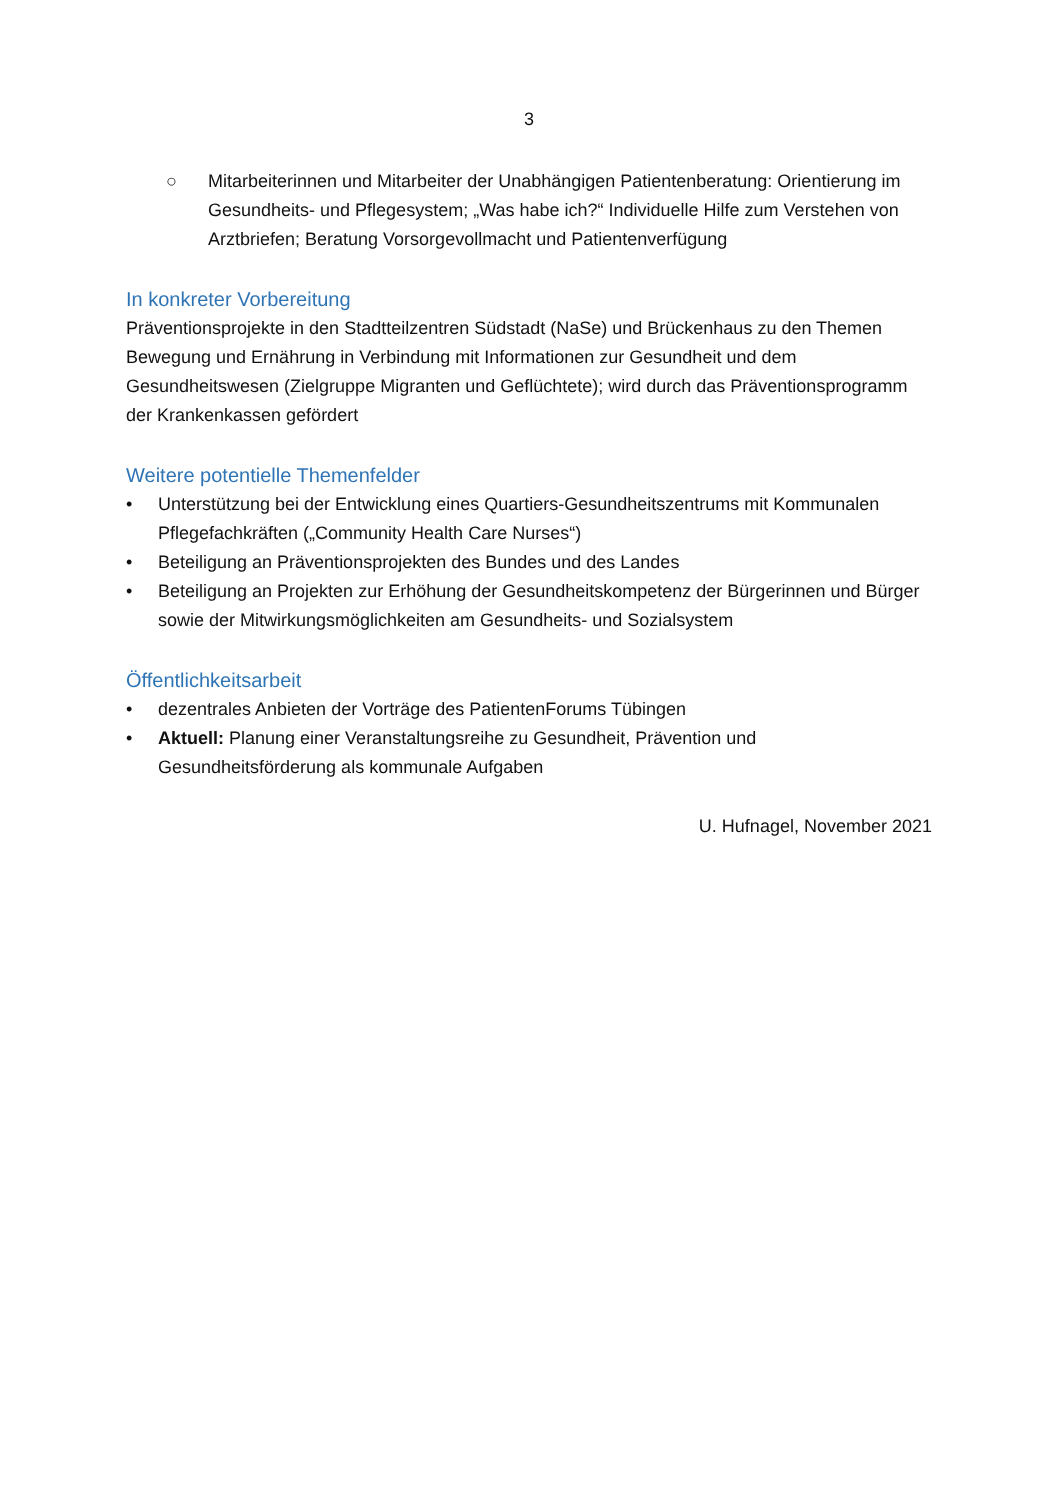3
○ Mitarbeiterinnen und Mitarbeiter der Unabhängigen Patientenberatung: Orientierung im Gesundheits- und Pflegesystem; „Was habe ich?“ Individuelle Hilfe zum Verstehen von Arztbriefen; Beratung Vorsorgevollmacht und Patientenverfügung
In konkreter Vorbereitung
Präventionsprojekte in den Stadtteilzentren Südstadt (NaSe) und Brückenhaus zu den Themen Bewegung und Ernährung in Verbindung mit Informationen zur Gesundheit und dem Gesundheitswesen (Zielgruppe Migranten und Geflüchtete); wird durch das Präventionsprogramm der Krankenkassen gefördert
Weitere potentielle Themenfelder
• Unterstützung bei der Entwicklung eines Quartiers-Gesundheitszentrums mit Kommunalen Pflegefachkräften („Community Health Care Nurses“)
• Beteiligung an Präventionsprojekten des Bundes und des Landes
• Beteiligung an Projekten zur Erhöhung der Gesundheitskompetenz der Bürgerinnen und Bürger sowie der Mitwirkungsmöglichkeiten am Gesundheits- und Sozialsystem
Öffentlichkeitsarbeit
• dezentrales Anbieten der Vorträge des PatientenForums Tübingen
• Aktuell: Planung einer Veranstaltungsreihe zu Gesundheit, Prävention und Gesundheitsförderung als kommunale Aufgaben
U. Hufnagel, November 2021